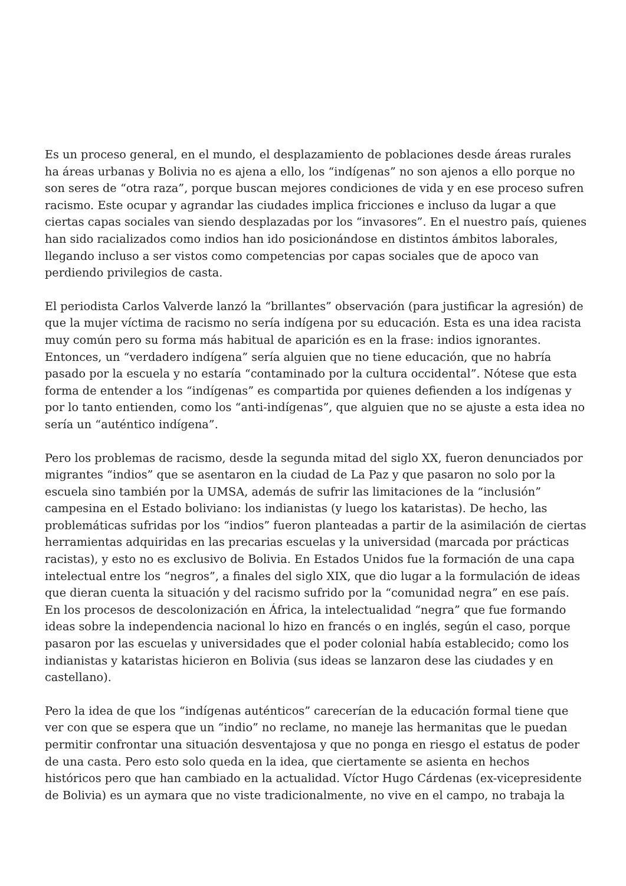Es un proceso general, en el mundo, el desplazamiento de poblaciones desde áreas rurales ha áreas urbanas y Bolivia no es ajena a ello, los “indígenas” no son ajenos a ello porque no son seres de “otra raza”, porque buscan mejores condiciones de vida y en ese proceso sufren racismo. Este ocupar y agrandar las ciudades implica fricciones e incluso da lugar a que ciertas capas sociales van siendo desplazadas por los “invasores”. En el nuestro país, quienes han sido racializados como indios han ido posicionándose en distintos ámbitos laborales, llegando incluso a ser vistos como competencias por capas sociales que de apoco van perdiendo privilegios de casta.
El periodista Carlos Valverde lanzó la “brillantes” observación (para justificar la agresión) de que la mujer víctima de racismo no sería indígena por su educación. Esta es una idea racista muy común pero su forma más habitual de aparición es en la frase: indios ignorantes. Entonces, un “verdadero indígena” sería alguien que no tiene educación, que no habría pasado por la escuela y no estaría “contaminado por la cultura occidental”. Nótese que esta forma de entender a los “indígenas” es compartida por quienes defienden a los indígenas y por lo tanto entienden, como los “anti-indígenas”, que alguien que no se ajuste a esta idea no sería un “auténtico indígena”.
Pero los problemas de racismo, desde la segunda mitad del siglo XX, fueron denunciados por migrantes “indios” que se asentaron en la ciudad de La Paz y que pasaron no solo por la escuela sino también por la UMSA, además de sufrir las limitaciones de la “inclusión” campesina en el Estado boliviano: los indianistas (y luego los kataristas). De hecho, las problemáticas sufridas por los “indios” fueron planteadas a partir de la asimilación de ciertas herramientas adquiridas en las precarias escuelas y la universidad (marcada por prácticas racistas), y esto no es exclusivo de Bolivia. En Estados Unidos fue la formación de una capa intelectual entre los “negros”, a finales del siglo XIX, que dio lugar a la formulación de ideas que dieran cuenta la situación y del racismo sufrido por la “comunidad negra” en ese país. En los procesos de descolonización en África, la intelectualidad “negra” que fue formando ideas sobre la independencia nacional lo hizo en francés o en inglés, según el caso, porque pasaron por las escuelas y universidades que el poder colonial había establecido; como los indianistas y kataristas hicieron en Bolivia (sus ideas se lanzaron dese las ciudades y en castellano).
Pero la idea de que los “indígenas auténticos” carecerían de la educación formal tiene que ver con que se espera que un “indio” no reclame, no maneje las hermanitas que le puedan permitir confrontar una situación desventajosa y que no ponga en riesgo el estatus de poder de una casta. Pero esto solo queda en la idea, que ciertamente se asienta en hechos históricos pero que han cambiado en la actualidad. Víctor Hugo Cárdenas (ex-vicepresidente de Bolivia) es un aymara que no viste tradicionalmente, no vive en el campo, no trabaja la